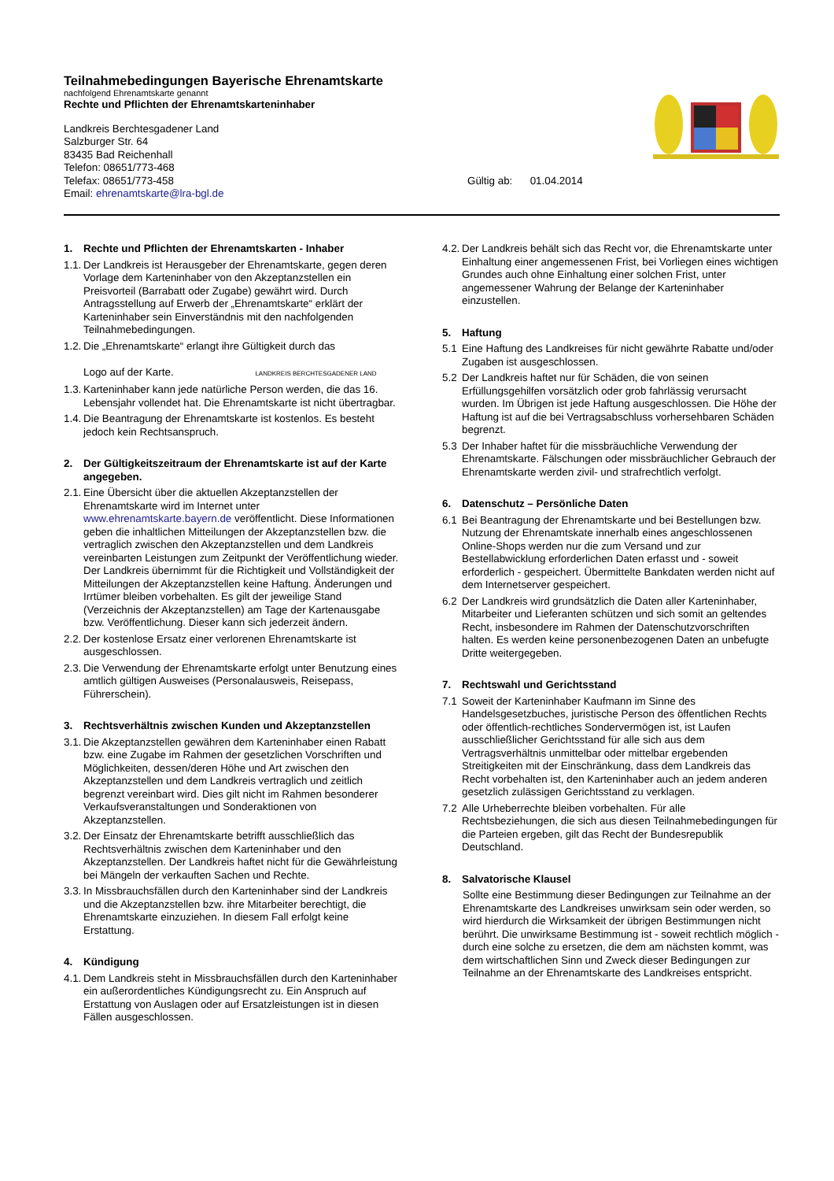Teilnahmebedingungen Bayerische Ehrenamtskarte
nachfolgend Ehrenamtskarte genannt
Rechte und Pflichten der Ehrenamtskarteninhaber
Landkreis Berchtesgadener Land
Salzburger Str. 64
83435 Bad Reichenhall
Telefon: 08651/773-468
Telefax: 08651/773-458
Email: ehrenamtskarte@lra-bgl.de
Gültig ab: 01.04.2014
1. Rechte und Pflichten der Ehrenamtskarten - Inhaber
1.1. Der Landkreis ist Herausgeber der Ehrenamtskarte, gegen deren Vorlage dem Karteninhaber von den Akzeptanzstellen ein Preisvorteil (Barrabatt oder Zugabe) gewährt wird. Durch Antragsstellung auf Erwerb der „Ehrenamtskarte“ erklärt der Karteninhaber sein Einverständnis mit den nachfolgenden Teilnahmebedingungen.
1.2. Die „Ehrenamtskarte“ erlangt ihre Gültigkeit durch das
Logo auf der Karte. LANDKREIS BERCHTESGADENER LAND
1.3. Karteninhaber kann jede natürliche Person werden, die das 16. Lebensjahr vollendet hat. Die Ehrenamtskarte ist nicht übertragbar.
1.4. Die Beantragung der Ehrenamtskarte ist kostenlos. Es besteht jedoch kein Rechtsanspruch.
2. Der Gültigkeitszeitraum der Ehrenamtskarte ist auf der Karte angegeben.
2.1. Eine Übersicht über die aktuellen Akzeptanzstellen der Ehrenamtskarte wird im Internet unter www.ehrenamtskarte.bayern.de veröffentlicht. Diese Informationen geben die inhaltlichen Mitteilungen der Akzeptanzstellen bzw. die vertraglich zwischen den Akzeptanzstellen und dem Landkreis vereinbarten Leistungen zum Zeitpunkt der Veröffentlichung wieder. Der Landkreis übernimmt für die Richtigkeit und Vollständigkeit der Mitteilungen der Akzeptanzstellen keine Haftung. Änderungen und Irrtümer bleiben vorbehalten. Es gilt der jeweilige Stand (Verzeichnis der Akzeptanzstellen) am Tage der Kartenausgabe bzw. Veröffentlichung. Dieser kann sich jederzeit ändern.
2.2. Der kostenlose Ersatz einer verlorenen Ehrenamtskarte ist ausgeschlossen.
2.3. Die Verwendung der Ehrenamtskarte erfolgt unter Benutzung eines amtlich gültigen Ausweises (Personalausweis, Reisepass, Führerschein).
3. Rechtsverhältnis zwischen Kunden und Akzeptanzstellen
3.1. Die Akzeptanzstellen gewähren dem Karteninhaber einen Rabatt bzw. eine Zugabe im Rahmen der gesetzlichen Vorschriften und Möglichkeiten, dessen/deren Höhe und Art zwischen den Akzeptanzstellen und dem Landkreis vertraglich und zeitlich begrenzt vereinbart wird. Dies gilt nicht im Rahmen besonderer Verkaufsveranstaltungen und Sonderaktionen von Akzeptanzstellen.
3.2. Der Einsatz der Ehrenamtskarte betrifft ausschließlich das Rechtsverhältnis zwischen dem Karteninhaber und den Akzeptanzstellen. Der Landkreis haftet nicht für die Gewährleistung bei Mängeln der verkauften Sachen und Rechte.
3.3. In Missbrauchsfällen durch den Karteninhaber sind der Landkreis und die Akzeptanzstellen bzw. ihre Mitarbeiter berechtigt, die Ehrenamtskarte einzuziehen. In diesem Fall erfolgt keine Erstattung.
4. Kündigung
4.1. Dem Landkreis steht in Missbrauchsfällen durch den Karteninhaber ein außerordentliches Kündigungsrecht zu. Ein Anspruch auf Erstattung von Auslagen oder auf Ersatzleistungen ist in diesen Fällen ausgeschlossen.
4.2. Der Landkreis behält sich das Recht vor, die Ehrenamtskarte unter Einhaltung einer angemessenen Frist, bei Vorliegen eines wichtigen Grundes auch ohne Einhaltung einer solchen Frist, unter angemessener Wahrung der Belange der Karteninhaber einzustellen.
5. Haftung
5.1 Eine Haftung des Landkreises für nicht gewährte Rabatte und/oder Zugaben ist ausgeschlossen.
5.2 Der Landkreis haftet nur für Schäden, die von seinen Erfüllungsgehilfen vorsätzlich oder grob fahrlässig verursacht wurden. Im Übrigen ist jede Haftung ausgeschlossen. Die Höhe der Haftung ist auf die bei Vertragsabschluss vorhersehbaren Schäden begrenzt.
5.3 Der Inhaber haftet für die missbräuchliche Verwendung der Ehrenamtskarte. Fälschungen oder missbräuchlicher Gebrauch der Ehrenamtskarte werden zivil- und strafrechtlich verfolgt.
6. Datenschutz – Persönliche Daten
6.1 Bei Beantragung der Ehrenamtskarte und bei Bestellungen bzw. Nutzung der Ehrenamtskate innerhalb eines angeschlossenen Online-Shops werden nur die zum Versand und zur Bestellabwicklung erforderlichen Daten erfasst und - soweit erforderlich - gespeichert. Übermittelte Bankdaten werden nicht auf dem Internetserver gespeichert.
6.2 Der Landkreis wird grundsätzlich die Daten aller Karteninhaber, Mitarbeiter und Lieferanten schützen und sich somit an geltendes Recht, insbesondere im Rahmen der Datenschutzvorschriften halten. Es werden keine personenbezogenen Daten an unbefugte Dritte weitergegeben.
7. Rechtswahl und Gerichtsstand
7.1 Soweit der Karteninhaber Kaufmann im Sinne des Handelsgesetzbuches, juristische Person des öffentlichen Rechts oder öffentlich-rechtliches Sondervermögen ist, ist Laufen ausschließlicher Gerichtsstand für alle sich aus dem Vertragsverhältnis unmittelbar oder mittelbar ergebenden Streitigkeiten mit der Einschränkung, dass dem Landkreis das Recht vorbehalten ist, den Karteninhaber auch an jedem anderen gesetzlich zulässigen Gerichtsstand zu verklagen.
7.2 Alle Urheberrechte bleiben vorbehalten. Für alle Rechtsbeziehungen, die sich aus diesen Teilnahmebedingungen für die Parteien ergeben, gilt das Recht der Bundesrepublik Deutschland.
8. Salvatorische Klausel
Sollte eine Bestimmung dieser Bedingungen zur Teilnahme an der Ehrenamtskarte des Landkreises unwirksam sein oder werden, so wird hierdurch die Wirksamkeit der übrigen Bestimmungen nicht berührt. Die unwirksame Bestimmung ist - soweit rechtlich möglich - durch eine solche zu ersetzen, die dem am nächsten kommt, was dem wirtschaftlichen Sinn und Zweck dieser Bedingungen zur Teilnahme an der Ehrenamtskarte des Landkreises entspricht.